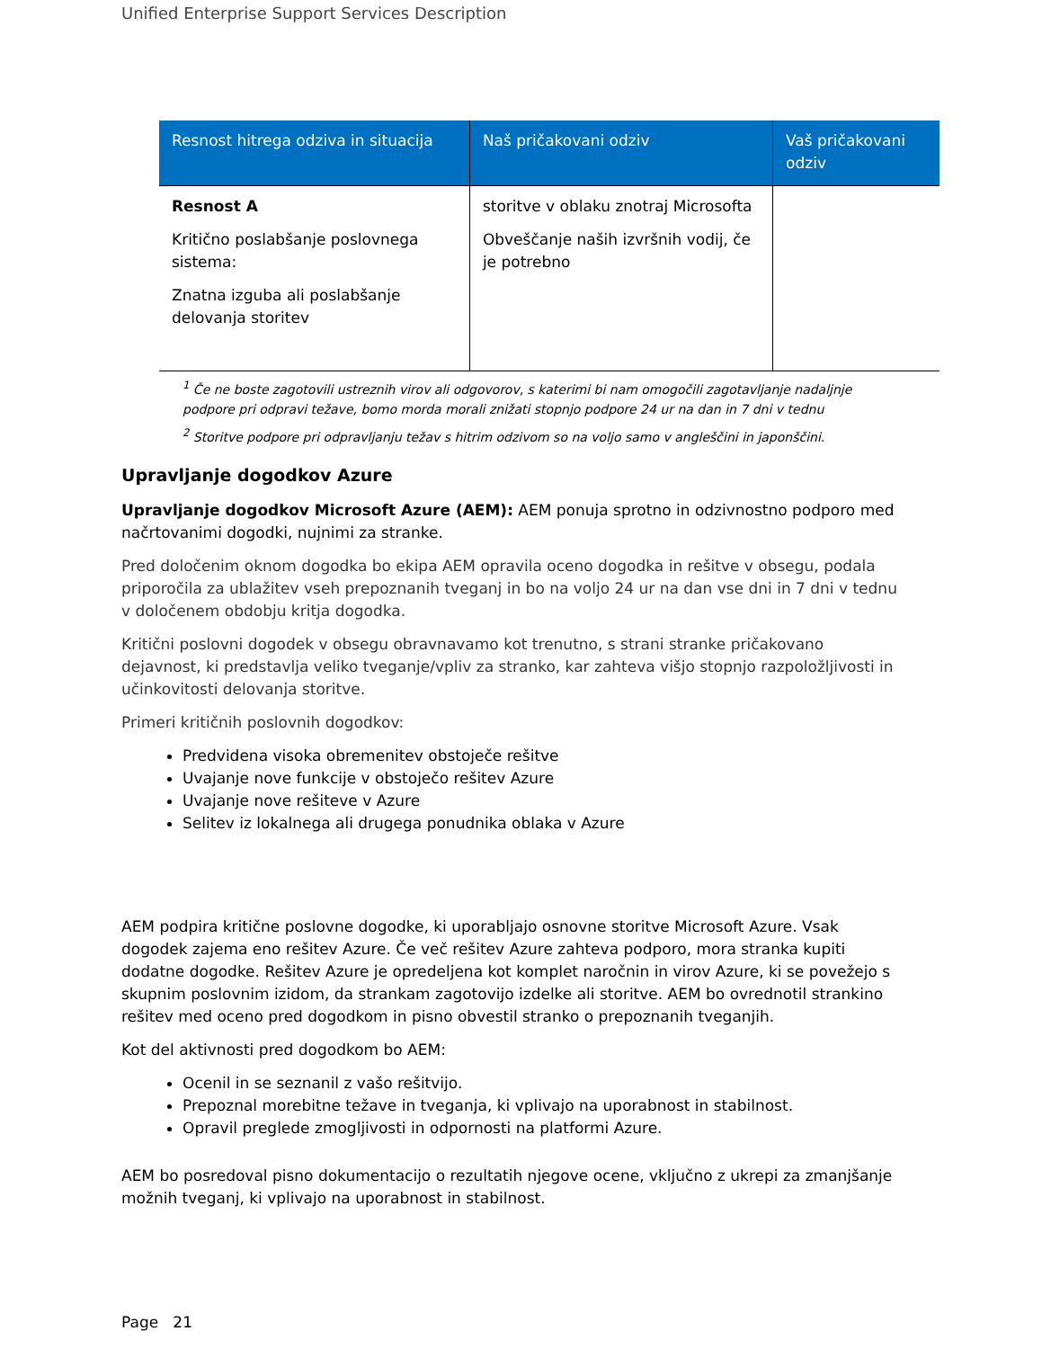Unified Enterprise Support Services Description
| Resnost hitrega odziva in situacija | Naš pričakovani odziv | Vaš pričakovani odziv |
| --- | --- | --- |
| Resnost A Kritično poslabšanje poslovnega sistema: Znatna izguba ali poslabšanje delovanja storitev | storitve v oblaku znotraj Microsofta Obveščanje naših izvršnih vodij, če je potrebno | |
<sup>1</sup> Če ne boste zagotovili ustreznih virov ali odgovorov, s katerimi bi nam omogočili zagotavljanje nadaljnje podpore pri odpravi težave, bomo morda morali znižati stopnjo podpore 24 ur na dan in 7 dni v tednu
<sup>2</sup> Storitve podpore pri odpravljanju težav s hitrim odzivom so na voljo samo v angleščini in japonščini.
Upravljanje dogodkov Azure
Upravljanje dogodkov Microsoft Azure (AEM): AEM ponuja sprotno in odzivnostno podporo med načrtovanimi dogodki, nujnimi za stranke.
Pred določenim oknom dogodka bo ekipa AEM opravila oceno dogodka in rešitve v obsegu, podala priporočila za ublažitev vseh prepoznanih tveganj in bo na voljo 24 ur na dan vse dni in 7 dni v tednu v določenem obdobju kritja dogodka.
Kritični poslovni dogodek v obsegu obravnavamo kot trenutno, s strani stranke pričakovano dejavnost, ki predstavlja veliko tveganje/vpliv za stranko, kar zahteva višjo stopnjo razpoložljivosti in učinkovitosti delovanja storitve.
Primeri kritičnih poslovnih dogodkov:
Predvidena visoka obremenitev obstoječe rešitve
Uvajanje nove funkcije v obstoječo rešitev Azure
Uvajanje nove rešiteve v Azure
Selitev iz lokalnega ali drugega ponudnika oblaka v Azure
AEM podpira kritične poslovne dogodke, ki uporabljajo osnovne storitve Microsoft Azure. Vsak dogodek zajema eno rešitev Azure. Če več rešitev Azure zahteva podporo, mora stranka kupiti dodatne dogodke. Rešitev Azure je opredeljena kot komplet naročnin in virov Azure, ki se povežejo s skupnim poslovnim izidom, da strankam zagotovijo izdelke ali storitve. AEM bo ovrednotil strankino rešitev med oceno pred dogodkom in pisno obvestil stranko o prepoznanih tveganjih.
Kot del aktivnosti pred dogodkom bo AEM:
Ocenil in se seznanil z vašo rešitvijo.
Prepoznal morebitne težave in tveganja, ki vplivajo na uporabnost in stabilnost.
Opravil preglede zmogljivosti in odpornosti na platformi Azure.
AEM bo posredoval pisno dokumentacijo o rezultatih njegove ocene, vključno z ukrepi za zmanjšanje možnih tveganj, ki vplivajo na uporabnost in stabilnost.
Page 21